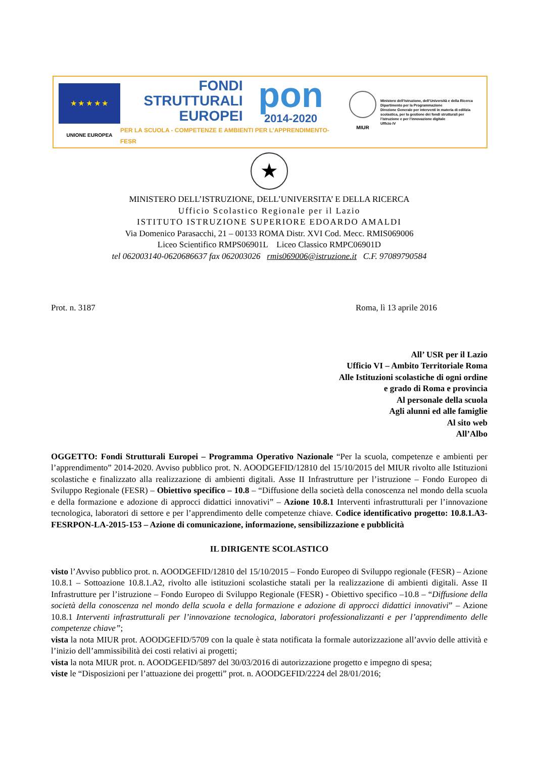★ ★ ★ ★ ★
UNIONE EUROPEA
FONDI
STRUTTURALI
EUROPEI
pon
2014-2020
PER LA SCUOLA - COMPETENZE E AMBIENTI PER L’APPRENDIMENTO-FESR
MIUR
Ministero dell’Istruzione, dell’Università e della Ricerca
Dipartimento per la Programmazione
Direzione Generale per interventi in materia di edilizia scolastica, per la gestione dei fondi strutturali per l’istruzione e per l’innovazione digitale
Ufficio IV
★
MINISTERO DELL’ISTRUZIONE, DELL’UNIVERSITA’ E DELLA RICERCA
Ufficio Scolastico Regionale per il Lazio
ISTITUTO ISTRUZIONE SUPERIORE EDOARDO AMALDI
Via Domenico Parasacchi, 21 – 00133 ROMA Distr. XVI Cod. Mecc. RMIS069006
Liceo Scientifico RMPS06901L Liceo Classico RMPC06901D
tel 062003140-0620686637 fax 062003026 rmis069006@istruzione.it C.F. 97089790584
Prot. n. 3187 Roma, lì 13 aprile 2016
All’ USR per il Lazio
Ufficio VI – Ambito Territoriale Roma
Alle Istituzioni scolastiche di ogni ordine
e grado di Roma e provincia
Al personale della scuola
Agli alunni ed alle famiglie
Al sito web
All’Albo
OGGETTO: Fondi Strutturali Europei – Programma Operativo Nazionale “Per la scuola, competenze e ambienti per l’apprendimento” 2014-2020. Avviso pubblico prot. N. AOODGEFID/12810 del 15/10/2015 del MIUR rivolto alle Istituzioni scolastiche e finalizzato alla realizzazione di ambienti digitali. Asse II Infrastrutture per l’istruzione – Fondo Europeo di Sviluppo Regionale (FESR) – Obiettivo specifico – 10.8 – “Diffusione della società della conoscenza nel mondo della scuola e della formazione e adozione di approcci didattici innovativi” – Azione 10.8.1 Interventi infrastrutturali per l’innovazione tecnologica, laboratori di settore e per l’apprendimento delle competenze chiave. Codice identificativo progetto: 10.8.1.A3-FESRPON-LA-2015-153 – Azione di comunicazione, informazione, sensibilizzazione e pubblicità
IL DIRIGENTE SCOLASTICO
visto l’Avviso pubblico prot. n. AOODGEFID/12810 del 15/10/2015 – Fondo Europeo di Sviluppo regionale (FESR) – Azione 10.8.1 – Sottoazione 10.8.1.A2, rivolto alle istituzioni scolastiche statali per la realizzazione di ambienti digitali. Asse II Infrastrutture per l’istruzione – Fondo Europeo di Sviluppo Regionale (FESR) - Obiettivo specifico –10.8 – “Diffusione della società della conoscenza nel mondo della scuola e della formazione e adozione di approcci didattici innovativi” – Azione 10.8.1 Interventi infrastrutturali per l’innovazione tecnologica, laboratori professionalizzanti e per l’apprendimento delle competenze chiave”;
vista la nota MIUR prot. AOODGEFID/5709 con la quale è stata notificata la formale autorizzazione all’avvio delle attività e l’inizio dell’ammissibilità dei costi relativi ai progetti;
vista la nota MIUR prot. n. AOODGEFID/5897 del 30/03/2016 di autorizzazione progetto e impegno di spesa;
viste le “Disposizioni per l’attuazione dei progetti” prot. n. AOODGEFID/2224 del 28/01/2016;